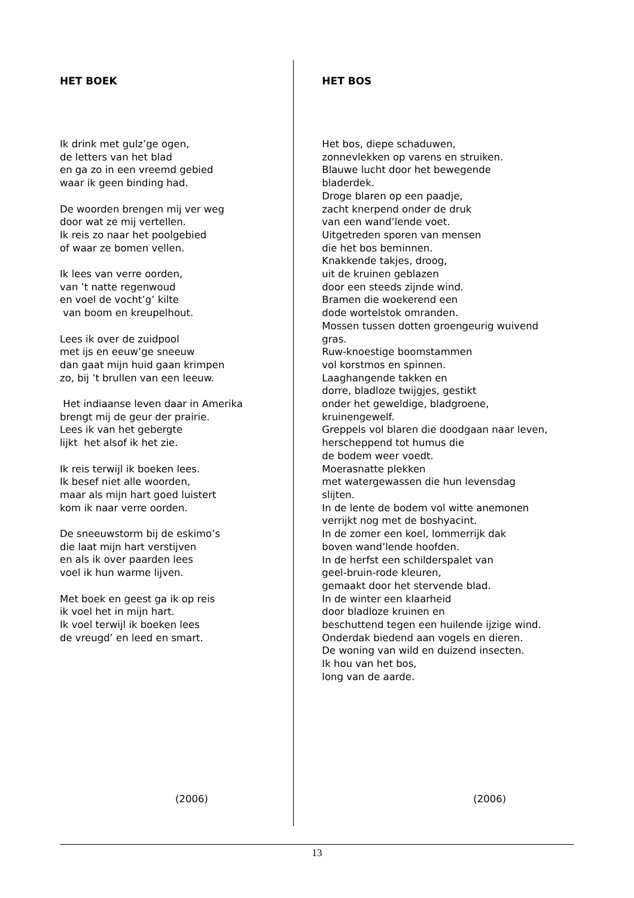HET BOEK
Ik drink met gulz’ge ogen,
de letters van het blad
en ga zo in een vreemd gebied
waar ik geen binding had.
De woorden brengen mij ver weg
door wat ze mij vertellen.
Ik reis zo naar het poolgebied
of waar ze bomen vellen.
Ik lees van verre oorden,
van ’t natte regenwoud
en voel de vocht’g’ kilte
van boom en kreupelhout.
Lees ik over de zuidpool
met ijs en eeuw’ge sneeuw
dan gaat mijn huid gaan krimpen
zo, bij ’t brullen van een leeuw.
Het indiaanse leven daar in Amerika
brengt mij de geur der prairie.
Lees ik van het gebergte
lijkt het alsof ik het zie.
Ik reis terwijl ik boeken lees.
Ik besef niet alle woorden,
maar als mijn hart goed luistert
kom ik naar verre oorden.
De sneeuwstorm bij de eskimo’s
die laat mijn hart verstijven
en als ik over paarden lees
voel ik hun warme lijven.
Met boek en geest ga ik op reis
ik voel het in mijn hart.
Ik voel terwijl ik boeken lees
de vreugd’ en leed en smart.
(2006)
HET BOS
Het bos, diepe schaduwen,
zonnevlekken op varens en struiken.
Blauwe lucht door het bewegende
bladerdek.
Droge blaren op een paadje,
zacht knerpend onder de druk
van een wand’lende voet.
Uitgetreden sporen van mensen
die het bos beminnen.
Knakkende takjes, droog,
uit de kruinen geblazen
door een steeds zijnde wind.
Bramen die woekerend een
dode wortelstok omranden.
Mossen tussen dotten groengeurig wuivend
gras.
Ruw-knoestige boomstammen
vol korstmos en spinnen.
Laaghangende takken en
dorre, bladloze twijgjes, gestikt
onder het geweldige, bladgroene,
kruinengewelf.
Greppels vol blaren die doodgaan naar leven,
herscheppend tot humus die
de bodem weer voedt.
Moerasnatte plekken
met watergewassen die hun levensdag
slijten.
In de lente de bodem vol witte anemonen
verrijkt nog met de boshyacint.
In de zomer een koel, lommerrijk dak
boven wand’lende hoofden.
In de herfst een schilderspalet van
geel-bruin-rode kleuren,
gemaakt door het stervende blad.
In de winter een klaarheid
door bladloze kruinen en
beschuttend tegen een huilende ijzige wind.
Onderdak biedend aan vogels en dieren.
De woning van wild en duizend insecten.
Ik hou van het bos,
long van de aarde.
(2006)
13